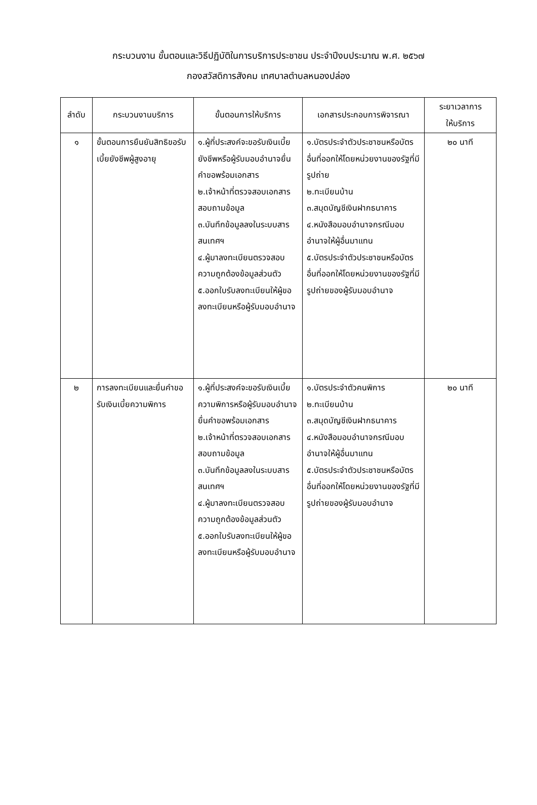กระบวนงาน ขั้นตอนและวิธีปฏิบัติในการบริการประชาชน ประจำปีงบประมาณ พ.ศ. ๒๕๖๗
กองสวัสดิการสังคม เทศบาลตำบลหนองปล่อง
| ลำดับ | กระบวนงานบริการ | ขั้นตอนการให้บริการ | เอกสารประกอบการพิจารณา | ระยาเวลาการ ให้บริการ |
| --- | --- | --- | --- | --- |
| ๑ | ขั้นตอนการยืนยันสิทธิขอรับเบี้ยยังชีพผู้สูงอายุ | ๑.ผู้ที่ประสงค์จะขอรับเงินเบี้ยยังชีพหรือผู้รับมอบอำนาจยื่นคำขอพร้อมเอกสาร ๒.เจ้าหน้าที่ตรวจสอบเอกสาร สอบถามข้อมูล ๓.บันทึกข้อมูลลงในระบบสารสนเทศฯ ๔.ผู้มาลงทะเบียนตรวจสอบความถูกต้องข้อมูลส่วนตัว ๕.ออกใบรับลงทะเบียนให้ผู้ขอลงทะเบียนหรือผู้รับมอบอำนาจ | ๑.บัตรประจำตัวประชาชนหรือบัตรอื่นที่ออกให้โดยหน่วยงานของรัฐที่มีรูปถ่าย ๒.ทะเบียนบ้าน ๓.สมุดบัญชีเงินฝากธนาคาร ๔.หนังสือมอบอำนาจกรณีมอบอำนาจให้ผู้อื่นมาแทน ๕.บัตรประจำตัวประชาชนหรือบัตรอื่นที่ออกให้โดยหน่วยงานของรัฐที่มีรูปถ่ายของผู้รับมอบอำนาจ | ๒๐ นาที |
| ๒ | การลงทะเบียนและยื่นคำขอรับเงินเบี้ยความพิการ | ๑.ผู้ที่ประสงค์จะขอรับเงินเบี้ยความพิการหรือผู้รับมอบอำนาจยื่นคำขอพร้อมเอกสาร ๒.เจ้าหน้าที่ตรวจสอบเอกสาร สอบถามข้อมูล ๓.บันทึกข้อมูลลงในระบบสารสนเทศฯ ๔.ผู้มาลงทะเบียนตรวจสอบความถูกต้องข้อมูลส่วนตัว ๕.ออกใบรับลงทะเบียนให้ผู้ขอลงทะเบียนหรือผู้รับมอบอำนาจ | ๑.บัตรประจำตัวคนพิการ ๒.ทะเบียนบ้าน ๓.สมุดบัญชีเงินฝากธนาคาร ๔.หนังสือมอบอำนาจกรณีมอบอำนาจให้ผู้อื่นมาแทน ๕.บัตรประจำตัวประชาชนหรือบัตรอื่นที่ออกให้โดยหน่วยงานของรัฐที่มีรูปถ่ายของผู้รับมอบอำนาจ | ๒๐ นาที |